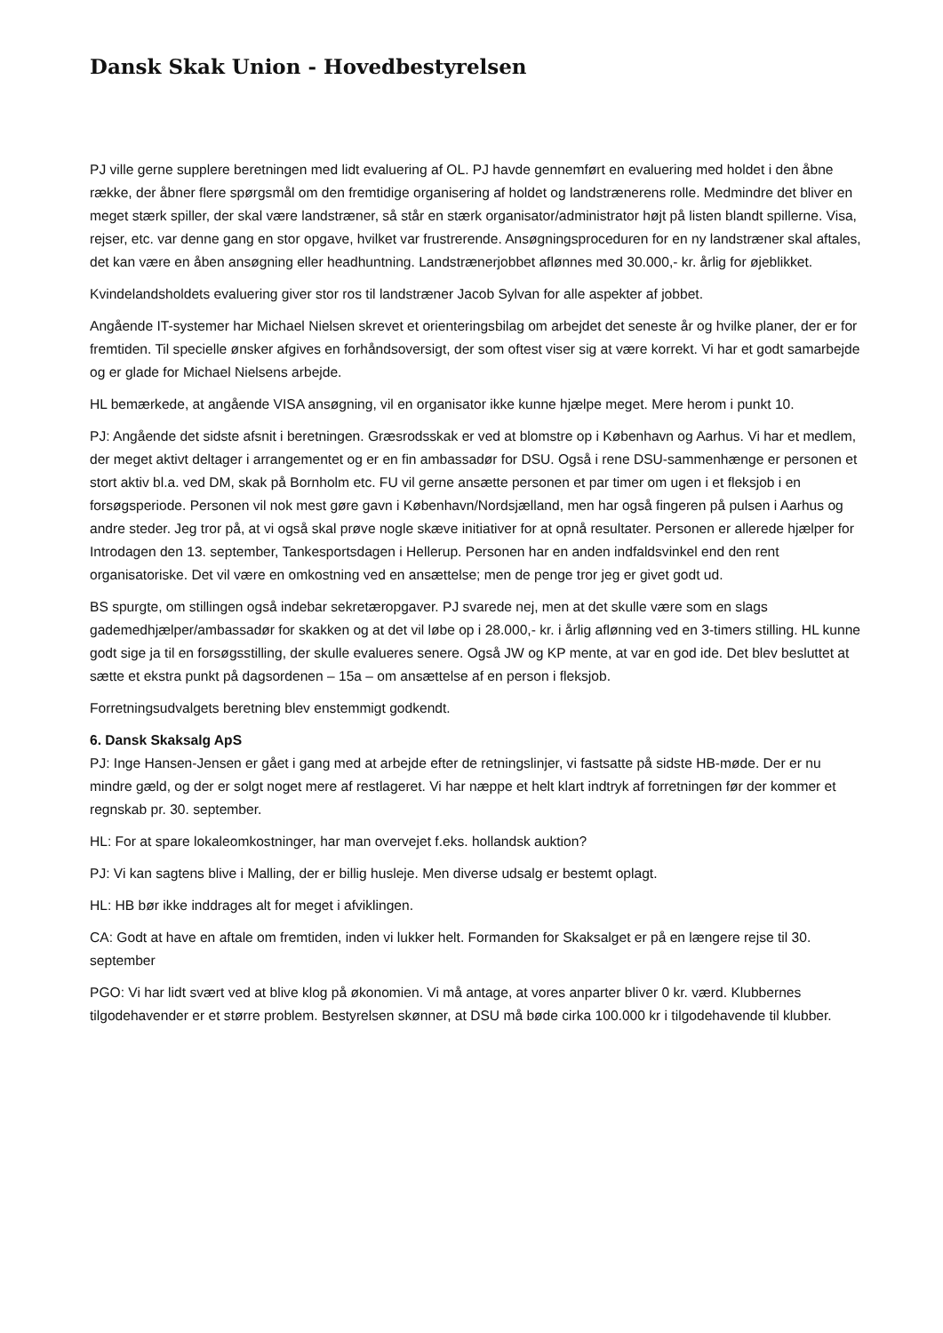Dansk Skak Union - Hovedbestyrelsen
PJ ville gerne supplere beretningen med lidt evaluering af OL. PJ havde gennemført en evaluering med holdet i den åbne række, der åbner flere spørgsmål om den fremtidige organisering af holdet og landstrænerens rolle. Medmindre det bliver en meget stærk spiller, der skal være landstræner, så står en stærk organisator/administrator højt på listen blandt spillerne. Visa, rejser, etc. var denne gang en stor opgave, hvilket var frustrerende. Ansøgningsproceduren for en ny landstræner skal aftales, det kan være en åben ansøgning eller headhuntning. Landstrænerjobbet aflønnes med 30.000,- kr. årlig for øjeblikket.
Kvindelandsholdets evaluering giver stor ros til landstræner Jacob Sylvan for alle aspekter af jobbet.
Angående IT-systemer har Michael Nielsen skrevet et orienteringsbilag om arbejdet det seneste år og hvilke planer, der er for fremtiden. Til specielle ønsker afgives en forhåndsoversigt, der som oftest viser sig at være korrekt. Vi har et godt samarbejde og er glade for Michael Nielsens arbejde.
HL bemærkede, at angående VISA ansøgning, vil en organisator ikke kunne hjælpe meget. Mere herom i punkt 10.
PJ: Angående det sidste afsnit i beretningen. Græsrodsskak er ved at blomstre op i København og Aarhus. Vi har et medlem, der meget aktivt deltager i arrangementet og er en fin ambassadør for DSU. Også i rene DSU-sammenhænge er personen et stort aktiv bl.a. ved DM, skak på Bornholm etc. FU vil gerne ansætte personen et par timer om ugen i et fleksjob i en forsøgsperiode. Personen vil nok mest gøre gavn i København/Nordsjælland, men har også fingeren på pulsen i Aarhus og andre steder. Jeg tror på, at vi også skal prøve nogle skæve initiativer for at opnå resultater. Personen er allerede hjælper for Introdagen den 13. september, Tankesportsdagen i Hellerup. Personen har en anden indfaldsvinkel end den rent organisatoriske. Det vil være en omkostning ved en ansættelse; men de penge tror jeg er givet godt ud.
BS spurgte, om stillingen også indebar sekretæropgaver. PJ svarede nej, men at det skulle være som en slags gademedhjælper/ambassadør for skakken og at det vil løbe op i 28.000,- kr. i årlig aflønning ved en 3-timers stilling. HL kunne godt sige ja til en forsøgsstilling, der skulle evalueres senere. Også JW og KP mente, at var en god ide. Det blev besluttet at sætte et ekstra punkt på dagsordenen – 15a – om ansættelse af en person i fleksjob.
Forretningsudvalgets beretning blev enstemmigt godkendt.
6. Dansk Skaksalg ApS
PJ: Inge Hansen-Jensen er gået i gang med at arbejde efter de retningslinjer, vi fastsatte på sidste HB-møde. Der er nu mindre gæld, og der er solgt noget mere af restlageret. Vi har næppe et helt klart indtryk af forretningen før der kommer et regnskab pr. 30. september.
HL: For at spare lokaleomkostninger, har man overvejet f.eks. hollandsk auktion?
PJ: Vi kan sagtens blive i Malling, der er billig husleje. Men diverse udsalg er bestemt oplagt.
HL: HB bør ikke inddrages alt for meget i afviklingen.
CA: Godt at have en aftale om fremtiden, inden vi lukker helt. Formanden for Skaksalget er på en længere rejse til 30. september
PGO: Vi har lidt svært ved at blive klog på økonomien. Vi må antage, at vores anparter bliver 0 kr. værd. Klubbernes tilgodehavender er et større problem. Bestyrelsen skønner, at DSU må bøde cirka 100.000 kr i tilgodehavende til klubber.